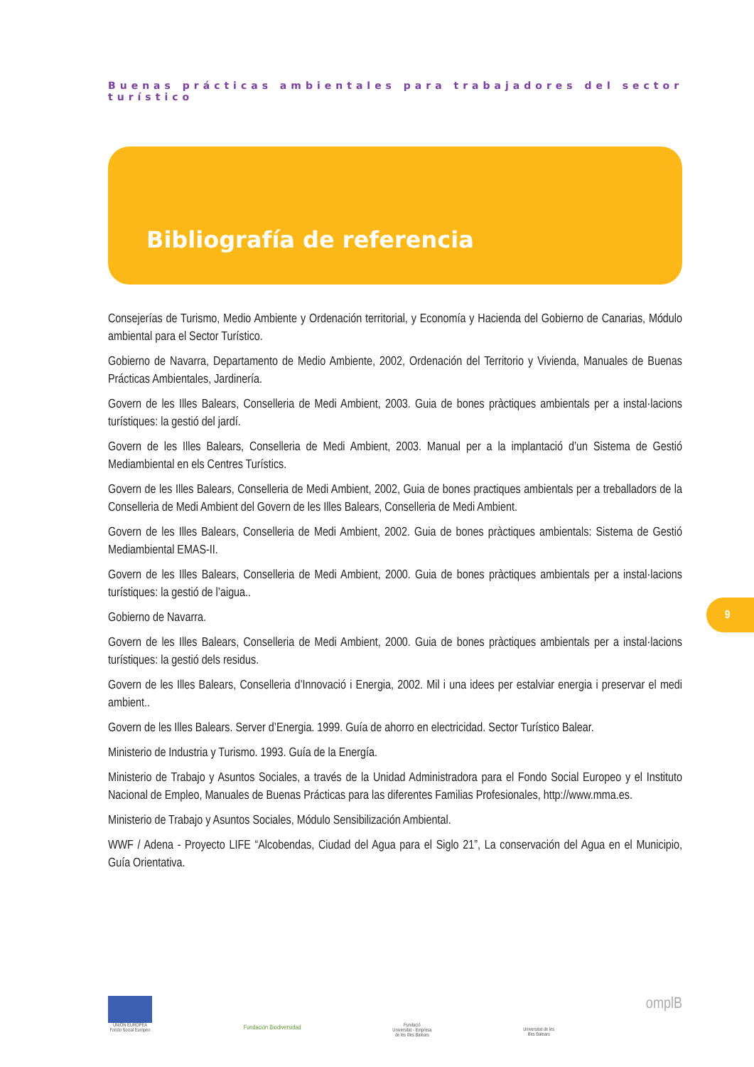Buenas prácticas ambientales para trabajadores del sector turístico
Bibliografía de referencia
Consejerías de Turismo, Medio Ambiente y Ordenación territorial, y Economía y Hacienda del Gobierno de Canarias, Módulo ambiental para el Sector Turístico.
Gobierno de Navarra, Departamento de Medio Ambiente, 2002, Ordenación del Territorio y Vivienda, Manuales de Buenas Prácticas Ambientales, Jardinería.
Govern de les Illes Balears, Conselleria de Medi Ambient, 2003. Guia de bones pràctiques ambientals per a instal·lacions turístiques: la gestió del jardí.
Govern de les Illes Balears, Conselleria de Medi Ambient, 2003. Manual per a la implantació d’un Sistema de Gestió Mediambiental en els Centres Turístics.
Govern de les Illes Balears, Conselleria de Medi Ambient, 2002, Guia de bones practiques ambientals per a treballadors de la Conselleria de Medi Ambient del Govern de les Illes Balears, Conselleria de Medi Ambient.
Govern de les Illes Balears, Conselleria de Medi Ambient, 2002. Guia de bones pràctiques ambientals: Sistema de Gestió Mediambiental EMAS-II.
Govern de les Illes Balears, Conselleria de Medi Ambient, 2000. Guia de bones pràctiques ambientals per a instal·lacions turístiques: la gestió de l’aigua..
Gobierno de Navarra.
Govern de les Illes Balears, Conselleria de Medi Ambient, 2000. Guia de bones pràctiques ambientals per a instal·lacions turístiques: la gestió dels residus.
Govern de les Illes Balears, Conselleria d’Innovació i Energia, 2002. Mil i una idees per estalviar energia i preservar el medi ambient..
Govern de les Illes Balears. Server d’Energia. 1999. Guía de ahorro en electricidad. Sector Turístico Balear.
Ministerio de Industria y Turismo. 1993. Guía de la Energía.
Ministerio de Trabajo y Asuntos Sociales, a través de la Unidad Administradora para el Fondo Social Europeo y el Instituto Nacional de Empleo, Manuales de Buenas Prácticas para las diferentes Familias Profesionales, http://www.mma.es.
Ministerio de Trabajo y Asuntos Sociales, Módulo Sensibilización Ambiental.
WWF / Adena - Proyecto LIFE “Alcobendas, Ciudad del Agua para el Siglo 21”, La conservación del Agua en el Municipio, Guía Orientativa.
9
UNIÓN EUROPEA
Fondo Social Europeo
Fundación Biodiversidad
Fundació
Universitat - Empresa
de les Illes Balears
Universitat de les
Illes Balears
omplB